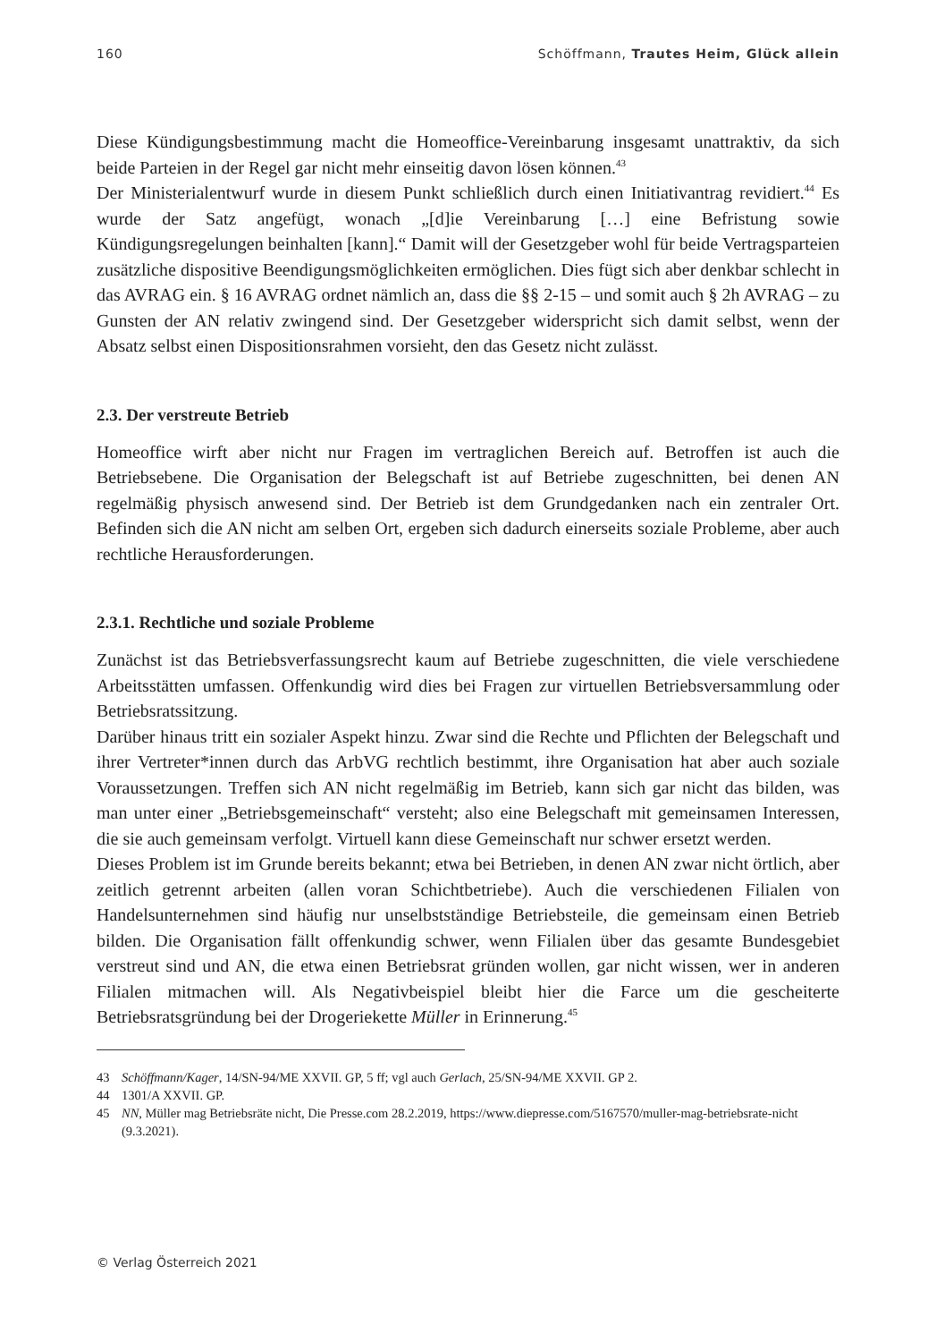160 Schöffmann, Trautes Heim, Glück allein
Diese Kündigungsbestimmung macht die Homeoffice-Vereinbarung insgesamt unattraktiv, da sich beide Parteien in der Regel gar nicht mehr einseitig davon lösen können.<sup>43</sup>
Der Ministerialentwurf wurde in diesem Punkt schließlich durch einen Initiativantrag revidiert.<sup>44</sup> Es wurde der Satz angefügt, wonach „[d]ie Vereinbarung […] eine Befristung sowie Kündigungsregelungen beinhalten [kann].“ Damit will der Gesetzgeber wohl für beide Vertragsparteien zusätzliche dispositive Beendigungsmöglichkeiten ermöglichen. Dies fügt sich aber denkbar schlecht in das AVRAG ein. § 16 AVRAG ordnet nämlich an, dass die §§ 2-15 – und somit auch § 2h AVRAG – zu Gunsten der AN relativ zwingend sind. Der Gesetzgeber widerspricht sich damit selbst, wenn der Absatz selbst einen Dispositionsrahmen vorsieht, den das Gesetz nicht zulässt.
2.3. Der verstreute Betrieb
Homeoffice wirft aber nicht nur Fragen im vertraglichen Bereich auf. Betroffen ist auch die Betriebsebene. Die Organisation der Belegschaft ist auf Betriebe zugeschnitten, bei denen AN regelmäßig physisch anwesend sind. Der Betrieb ist dem Grundgedanken nach ein zentraler Ort. Befinden sich die AN nicht am selben Ort, ergeben sich dadurch einerseits soziale Probleme, aber auch rechtliche Herausforderungen.
2.3.1. Rechtliche und soziale Probleme
Zunächst ist das Betriebsverfassungsrecht kaum auf Betriebe zugeschnitten, die viele verschiedene Arbeitsstätten umfassen. Offenkundig wird dies bei Fragen zur virtuellen Betriebsversammlung oder Betriebsratssitzung.
Darüber hinaus tritt ein sozialer Aspekt hinzu. Zwar sind die Rechte und Pflichten der Belegschaft und ihrer Vertreter*innen durch das ArbVG rechtlich bestimmt, ihre Organisation hat aber auch soziale Voraussetzungen. Treffen sich AN nicht regelmäßig im Betrieb, kann sich gar nicht das bilden, was man unter einer „Betriebsgemeinschaft“ versteht; also eine Belegschaft mit gemeinsamen Interessen, die sie auch gemeinsam verfolgt. Virtuell kann diese Gemeinschaft nur schwer ersetzt werden.
Dieses Problem ist im Grunde bereits bekannt; etwa bei Betrieben, in denen AN zwar nicht örtlich, aber zeitlich getrennt arbeiten (allen voran Schichtbetriebe). Auch die verschiedenen Filialen von Handelsunternehmen sind häufig nur unselbstständige Betriebsteile, die gemeinsam einen Betrieb bilden. Die Organisation fällt offenkundig schwer, wenn Filialen über das gesamte Bundesgebiet verstreut sind und AN, die etwa einen Betriebsrat gründen wollen, gar nicht wissen, wer in anderen Filialen mitmachen will. Als Negativbeispiel bleibt hier die Farce um die gescheiterte Betriebsratsgründung bei der Drogeriekette Müller in Erinnerung.<sup>45</sup>
43 Schöffmann/Kager, 14/SN-94/ME XXVII. GP, 5 ff; vgl auch Gerlach, 25/SN-94/ME XXVII. GP 2.
44 1301/A XXVII. GP.
45 NN, Müller mag Betriebsräte nicht, Die Presse.com 28.2.2019, https://www.diepresse.com/5167570/muller-mag-betriebsrate-nicht (9.3.2021).
© Verlag Österreich 2021